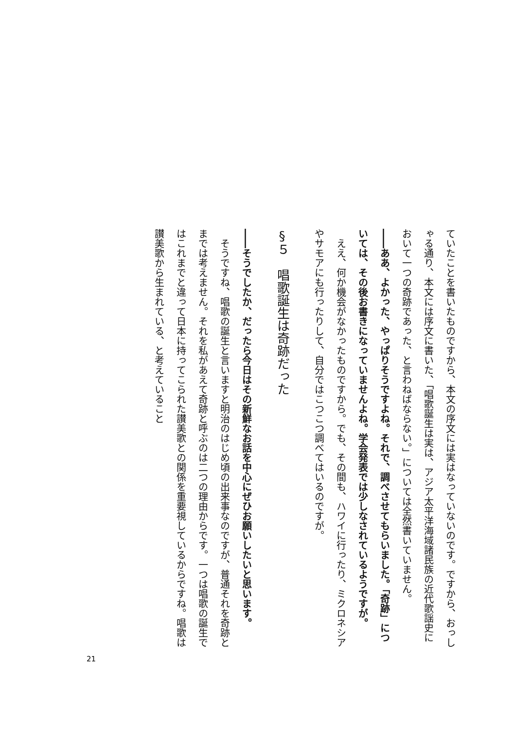ていたことを書いたものですから、本文の序文には実はなっていないのです。ですから、おっしゃる通り、本文には序文に書いた、「唱歌誕生は実は、アジア太平洋海域諸民族の近代歌謡史において一つの奇跡であった、と言わねばならない。」については全然書いていません。
――ああ、よかった、やっぱりそうですよね。それで、調べさせてもらいました。「奇跡」については、その後お書きになっていませんよね。学会発表では少しなされているようですが。
　ええ、何か機会がなかったものですから。でも、その間も、ハワイに行ったり、ミクロネシアやサモアにも行ったりして、自分ではこつこつ調べてはいるのですが。
§５　唱歌誕生は奇跡だった
――そうでしたか、だったら今日はその新鮮なお話を中心にぜひお願いしたいと思います。
　そうですね、唱歌の誕生と言いますと明治のはじめ頃の出来事なのですが、普通それを奇跡とまでは考えません。それを私があえて奇跡と呼ぶのは二つの理由からです。一つは唱歌の誕生ではこれまでと違って日本に持ってこられた讃美歌との関係を重要視しているからですね。唱歌は讃美歌から生まれている、と考えていること
21